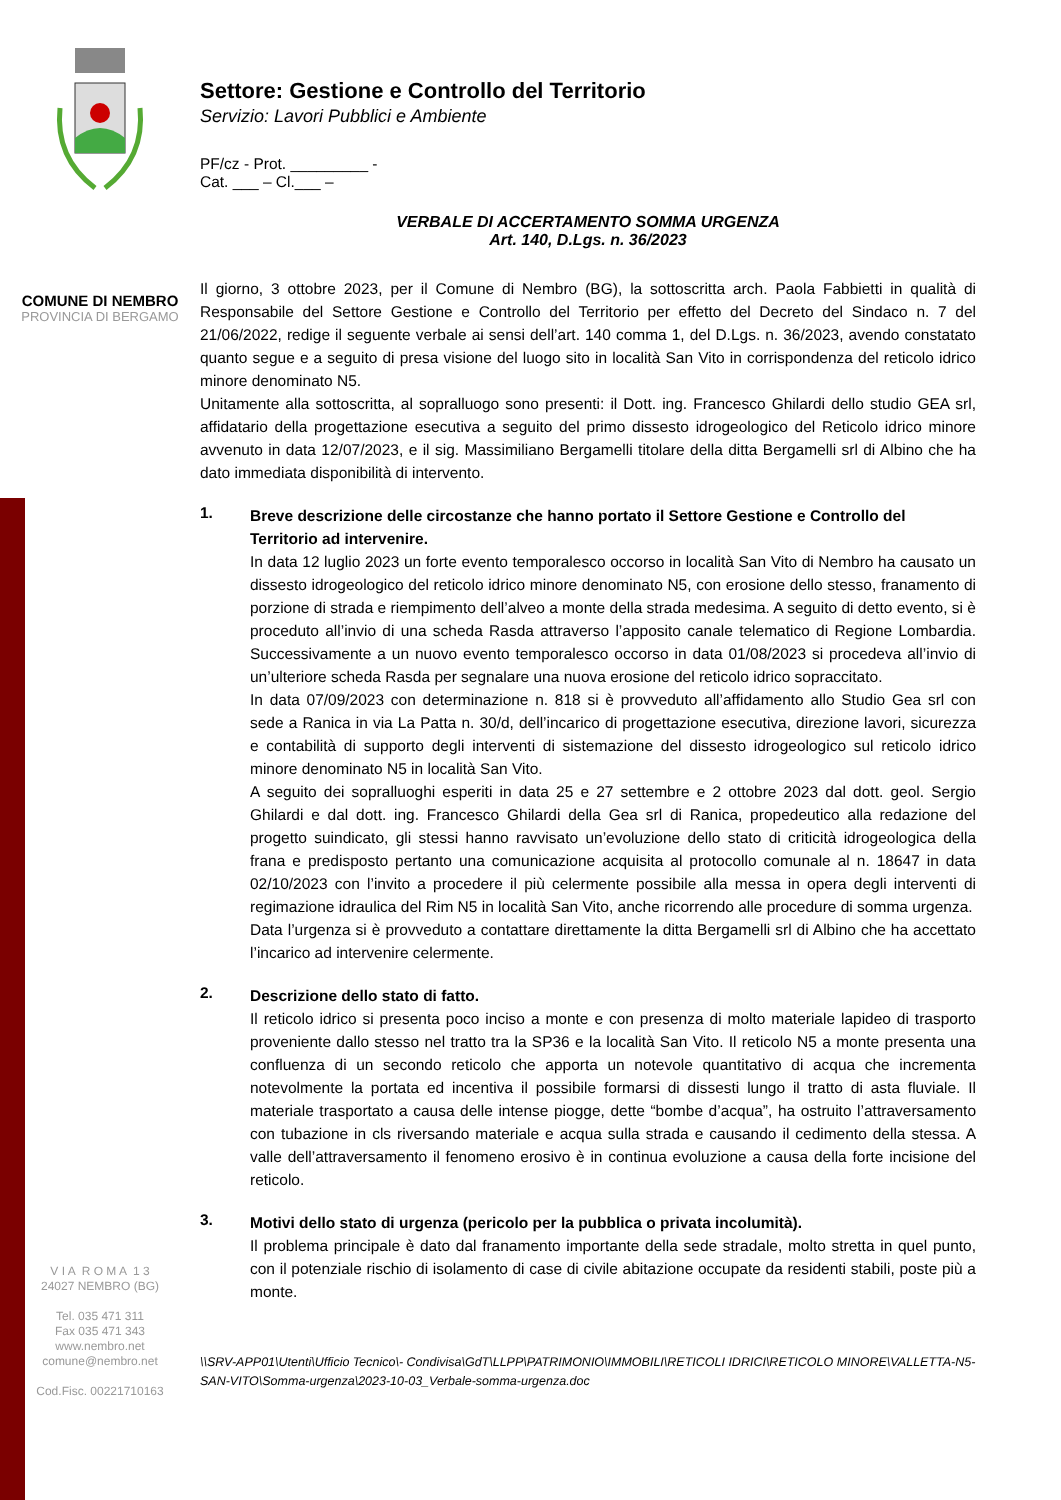COMUNE DI NEMBRO
PROVINCIA DI BERGAMO
V I A R O M A 1 3
24027 NEMBRO (BG)
Tel. 035 471 311
Fax 035 471 343
www.nembro.net
comune@nembro.net
Cod.Fisc. 00221710163
Settore: Gestione e Controllo del Territorio
Servizio: Lavori Pubblici e Ambiente
PF/cz - Prot. _________ -
Cat. ___ – Cl.___ –
VERBALE DI ACCERTAMENTO SOMMA URGENZA
Art. 140, D.Lgs. n. 36/2023
Il giorno, 3 ottobre 2023, per il Comune di Nembro (BG), la sottoscritta arch. Paola Fabbietti in qualità di Responsabile del Settore Gestione e Controllo del Territorio per effetto del Decreto del Sindaco n. 7 del 21/06/2022, redige il seguente verbale ai sensi dell’art. 140 comma 1, del D.Lgs. n. 36/2023, avendo constatato quanto segue e a seguito di presa visione del luogo sito in località San Vito in corrispondenza del reticolo idrico minore denominato N5.
Unitamente alla sottoscritta, al sopralluogo sono presenti: il Dott. ing. Francesco Ghilardi dello studio GEA srl, affidatario della progettazione esecutiva a seguito del primo dissesto idrogeologico del Reticolo idrico minore avvenuto in data 12/07/2023, e il sig. Massimiliano Bergamelli titolare della ditta Bergamelli srl di Albino che ha dato immediata disponibilità di intervento.
1.
Breve descrizione delle circostanze che hanno portato il Settore Gestione e Controllo del Territorio ad intervenire.
In data 12 luglio 2023 un forte evento temporalesco occorso in località San Vito di Nembro ha causato un dissesto idrogeologico del reticolo idrico minore denominato N5, con erosione dello stesso, franamento di porzione di strada e riempimento dell’alveo a monte della strada medesima. A seguito di detto evento, si è proceduto all’invio di una scheda Rasda attraverso l’apposito canale telematico di Regione Lombardia. Successivamente a un nuovo evento temporalesco occorso in data 01/08/2023 si procedeva all’invio di un’ulteriore scheda Rasda per segnalare una nuova erosione del reticolo idrico sopraccitato.
In data 07/09/2023 con determinazione n. 818 si è provveduto all’affidamento allo Studio Gea srl con sede a Ranica in via La Patta n. 30/d, dell’incarico di progettazione esecutiva, direzione lavori, sicurezza e contabilità di supporto degli interventi di sistemazione del dissesto idrogeologico sul reticolo idrico minore denominato N5 in località San Vito.
A seguito dei sopralluoghi esperiti in data 25 e 27 settembre e 2 ottobre 2023 dal dott. geol. Sergio Ghilardi e dal dott. ing. Francesco Ghilardi della Gea srl di Ranica, propedeutico alla redazione del progetto suindicato, gli stessi hanno ravvisato un’evoluzione dello stato di criticità idrogeologica della frana e predisposto pertanto una comunicazione acquisita al protocollo comunale al n. 18647 in data 02/10/2023 con l’invito a procedere il più celermente possibile alla messa in opera degli interventi di regimazione idraulica del Rim N5 in località San Vito, anche ricorrendo alle procedure di somma urgenza.
Data l’urgenza si è provveduto a contattare direttamente la ditta Bergamelli srl di Albino che ha accettato l’incarico ad intervenire celermente.
2.
Descrizione dello stato di fatto.
Il reticolo idrico si presenta poco inciso a monte e con presenza di molto materiale lapideo di trasporto proveniente dallo stesso nel tratto tra la SP36 e la località San Vito. Il reticolo N5 a monte presenta una confluenza di un secondo reticolo che apporta un notevole quantitativo di acqua che incrementa notevolmente la portata ed incentiva il possibile formarsi di dissesti lungo il tratto di asta fluviale. Il materiale trasportato a causa delle intense piogge, dette “bombe d’acqua”, ha ostruito l’attraversamento con tubazione in cls riversando materiale e acqua sulla strada e causando il cedimento della stessa. A valle dell’attraversamento il fenomeno erosivo è in continua evoluzione a causa della forte incisione del reticolo.
3.
Motivi dello stato di urgenza (pericolo per la pubblica o privata incolumità).
Il problema principale è dato dal franamento importante della sede stradale, molto stretta in quel punto, con il potenziale rischio di isolamento di case di civile abitazione occupate da residenti stabili, poste più a monte.
\\SRV-APP01\Utenti\Ufficio Tecnico\- Condivisa\GdT\LLPP\PATRIMONIO\IMMOBILI\RETICOLI IDRICI\RETICOLO MINORE\VALLETTA-N5-SAN-VITO\Somma-urgenza\2023-10-03_Verbale-somma-urgenza.doc